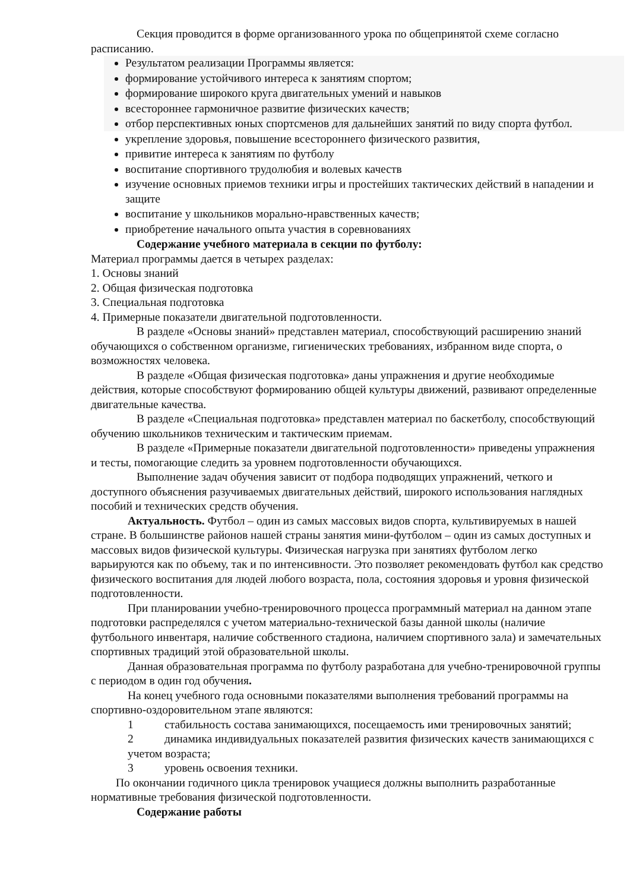Секция проводится в форме организованного урока по общепринятой схеме согласно расписанию.
Результатом реализации Программы является:
формирование устойчивого интереса к занятиям спортом;
формирование широкого круга двигательных умений и навыков
всестороннее гармоничное развитие физических качеств;
отбор перспективных юных спортсменов для дальнейших занятий по виду спорта футбол.
укрепление здоровья, повышение всестороннего физического развития,
привитие интереса к занятиям по футболу
воспитание спортивного трудолюбия и волевых качеств
изучение основных приемов техники игры и простейших тактических действий в нападении и защите
воспитание у школьников морально-нравственных качеств;
приобретение начального опыта участия в соревнованиях
Содержание учебного материала в секции по футболу:
Материал программы дается в четырех разделах:
1. Основы знаний
2. Общая физическая подготовка
3. Специальная подготовка
4. Примерные показатели двигательной подготовленности.
В разделе «Основы знаний» представлен материал, способствующий расширению знаний обучающихся о собственном организме, гигиенических требованиях, избранном виде спорта, о возможностях человека.
В разделе «Общая физическая подготовка» даны упражнения и другие необходимые действия, которые способствуют формированию общей культуры движений, развивают определенные двигательные качества.
В разделе «Специальная подготовка» представлен материал по баскетболу, способствующий обучению школьников техническим и тактическим приемам.
В разделе «Примерные показатели двигательной подготовленности» приведены упражнения и тесты, помогающие следить за уровнем подготовленности обучающихся.
Выполнение задач обучения зависит от подбора подводящих упражнений, четкого и доступного объяснения разучиваемых двигательных действий, широкого использования наглядных пособий и технических средств обучения.
Актуальность. Футбол – один из самых массовых видов спорта, культивируемых в нашей стране. В большинстве районов нашей страны занятия мини-футболом – один из самых доступных и массовых видов физической культуры. Физическая нагрузка при занятиях футболом легко варьируются как по объему, так и по интенсивности. Это позволяет рекомендовать футбол как средство физического воспитания для людей любого возраста, пола, состояния здоровья и уровня физической подготовленности.
При планировании учебно-тренировочного процесса программный материал на данном этапе подготовки распределялся с учетом материально-технической базы данной школы (наличие футбольного инвентаря, наличие собственного стадиона, наличием спортивного зала) и замечательных спортивных традиций этой образовательной школы.
Данная образовательная программа по футболу разработана для учебно-тренировочной группы с периодом в один год обучения.
На конец учебного года основными показателями выполнения требований программы на спортивно-оздоровительном этапе являются:
1 стабильность состава занимающихся, посещаемость ими тренировочных занятий;
2 динамика индивидуальных показателей развития физических качеств занимающихся с учетом возраста;
3 уровень освоения техники.
По окончании годичного цикла тренировок учащиеся должны выполнить разработанные нормативные требования физической подготовленности.
Содержание работы